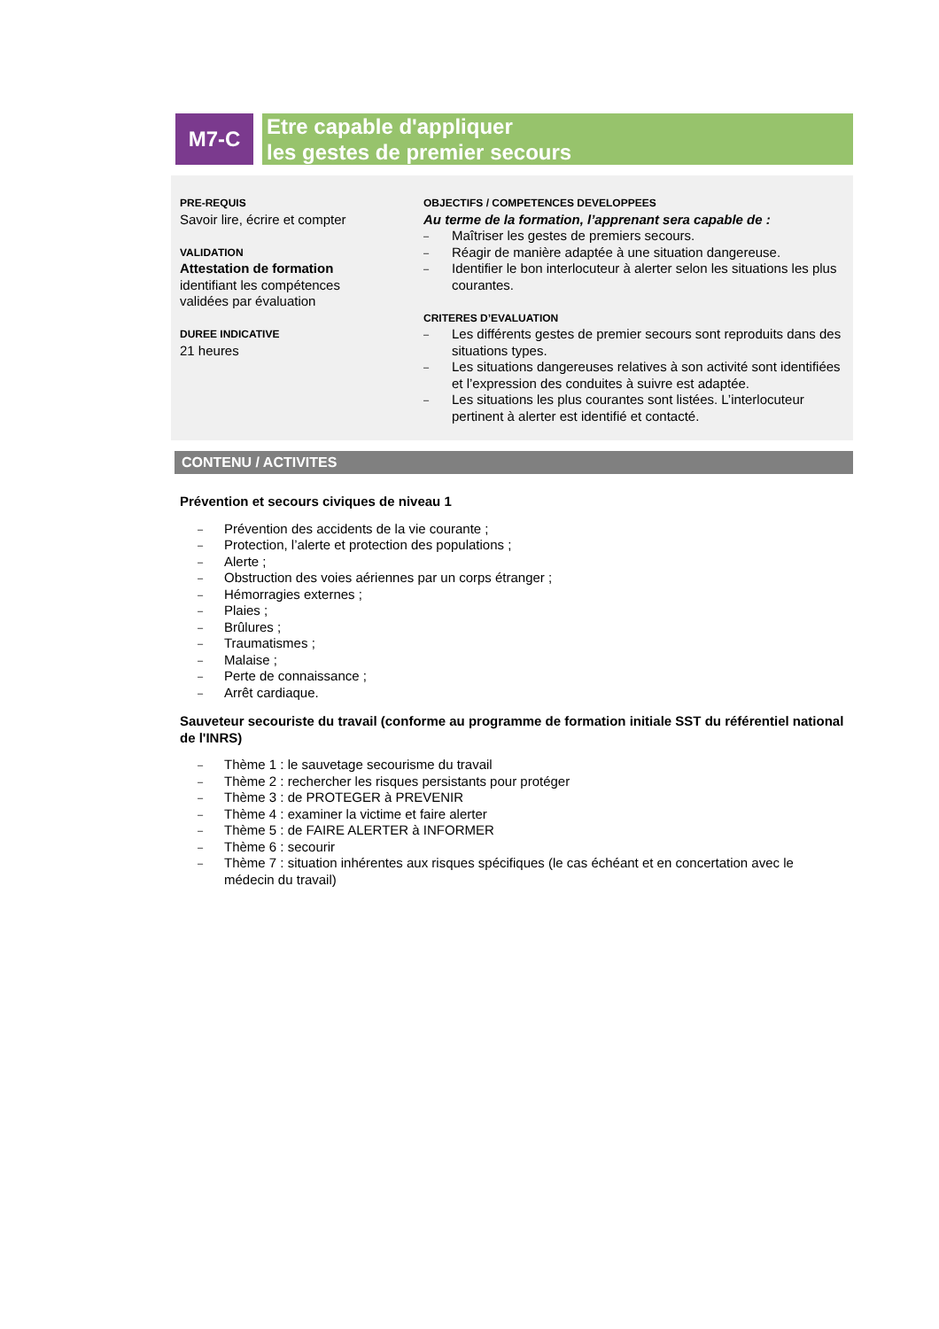M7-C
Etre capable d'appliquer
les gestes de premier secours
PRE-REQUIS
Savoir lire, écrire et compter
VALIDATION
Attestation de formation
identifiant les compétences
validées par évaluation
DUREE INDICATIVE
21 heures
OBJECTIFS / COMPETENCES DEVELOPPEES
Au terme de la formation, l’apprenant sera capable de :
– Maîtriser les gestes de premiers secours.
– Réagir de manière adaptée à une situation dangereuse.
– Identifier le bon interlocuteur à alerter selon les situations les plus courantes.
CRITERES D’EVALUATION
– Les différents gestes de premier secours sont reproduits dans des situations types.
– Les situations dangereuses relatives à son activité sont identifiées et l’expression des conduites à suivre est adaptée.
– Les situations les plus courantes sont listées. L’interlocuteur pertinent à alerter est identifié et contacté.
CONTENU / ACTIVITES
Prévention et secours civiques de niveau 1
– Prévention des accidents de la vie courante ;
– Protection, l’alerte et protection des populations ;
– Alerte ;
– Obstruction des voies aériennes par un corps étranger ;
– Hémorragies externes ;
– Plaies ;
– Brûlures ;
– Traumatismes ;
– Malaise ;
– Perte de connaissance ;
– Arrêt cardiaque.
Sauveteur secouriste du travail (conforme au programme de formation initiale SST du référentiel national de l'INRS)
– Thème 1 : le sauvetage secourisme du travail
– Thème 2 : rechercher les risques persistants pour protéger
– Thème 3 : de PROTEGER à PREVENIR
– Thème 4 : examiner la victime et faire alerter
– Thème 5 : de FAIRE ALERTER à INFORMER
– Thème 6 : secourir
– Thème 7 : situation inhérentes aux risques spécifiques (le cas échéant et en concertation avec le médecin du travail)